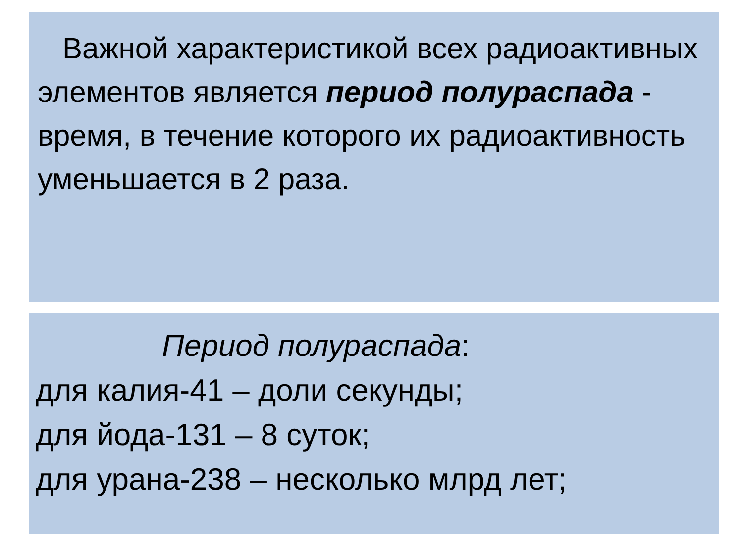Важной характеристикой всех радиоактивных элементов является период полураспада - время, в течение которого их радиоактивность уменьшается в 2 раза.
Период полураспада:
для калия-41 – доли секунды;
для йода-131 – 8 суток;
для урана-238 – несколько млрд лет;